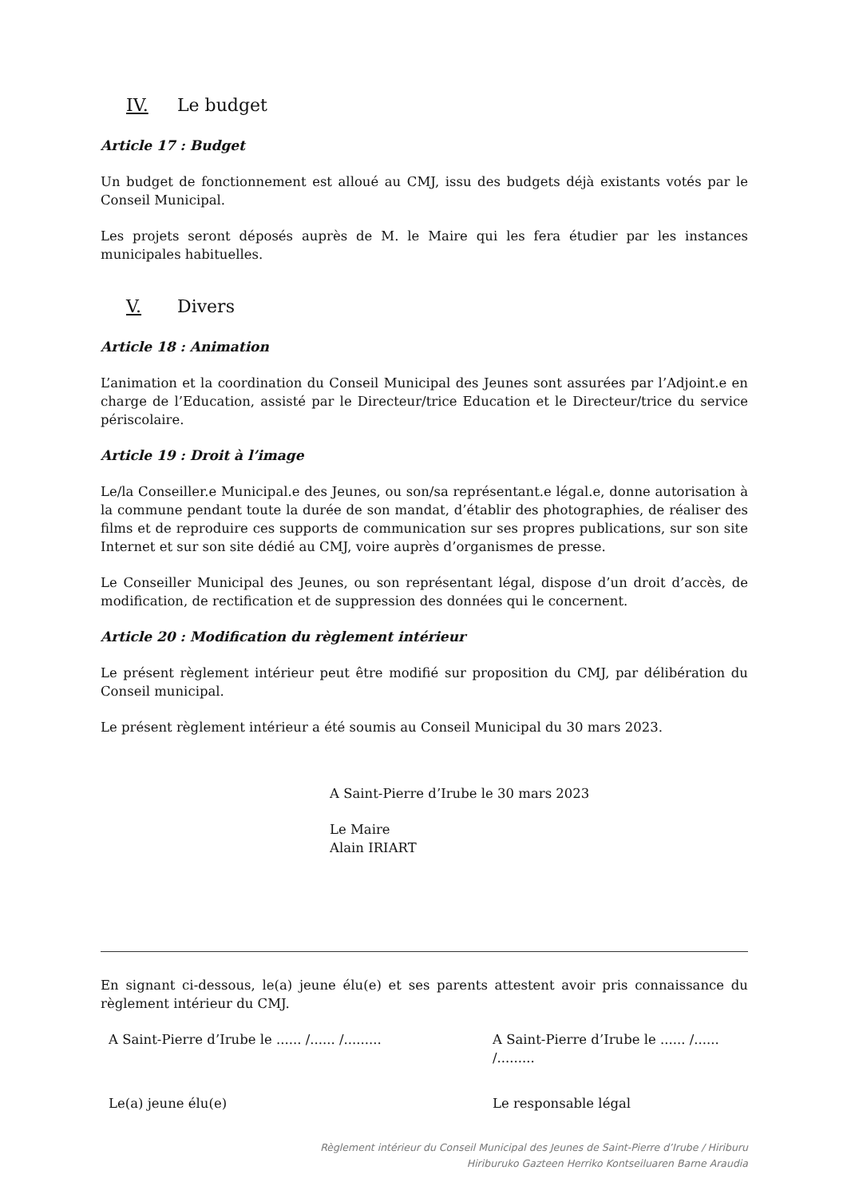IV. Le budget
Article 17 : Budget
Un budget de fonctionnement est alloué au CMJ, issu des budgets déjà existants votés par le Conseil Municipal.
Les projets seront déposés auprès de M. le Maire qui les fera étudier par les instances municipales habituelles.
V. Divers
Article 18 : Animation
L’animation et la coordination du Conseil Municipal des Jeunes sont assurées par l’Adjoint.e en charge de l’Education, assisté par le Directeur/trice Education et le Directeur/trice du service périscolaire.
Article 19 : Droit à l’image
Le/la Conseiller.e Municipal.e des Jeunes, ou son/sa représentant.e légal.e, donne autorisation à la commune pendant toute la durée de son mandat, d’établir des photographies, de réaliser des films et de reproduire ces supports de communication sur ses propres publications, sur son site Internet et sur son site dédié au CMJ, voire auprès d’organismes de presse.
Le Conseiller Municipal des Jeunes, ou son représentant légal, dispose d’un droit d’accès, de modification, de rectification et de suppression des données qui le concernent.
Article 20 : Modification du règlement intérieur
Le présent règlement intérieur peut être modifié sur proposition du CMJ, par délibération du Conseil municipal.
Le présent règlement intérieur a été soumis au Conseil Municipal du 30 mars 2023.
A Saint-Pierre d’Irube le 30 mars 2023
Le Maire
Alain IRIART
En signant ci-dessous, le(a) jeune élu(e) et ses parents attestent avoir pris connaissance du règlement intérieur du CMJ.
A Saint-Pierre d’Irube le ...... /...... /......... A Saint-Pierre d’Irube le ...... /...... /.........
Le(a) jeune élu(e) Le responsable légal
Règlement intérieur du Conseil Municipal des Jeunes de Saint-Pierre d’Irube / Hiriburu
Hiriburuko Gazteen Herriko Kontseiluaren Barne Araudia